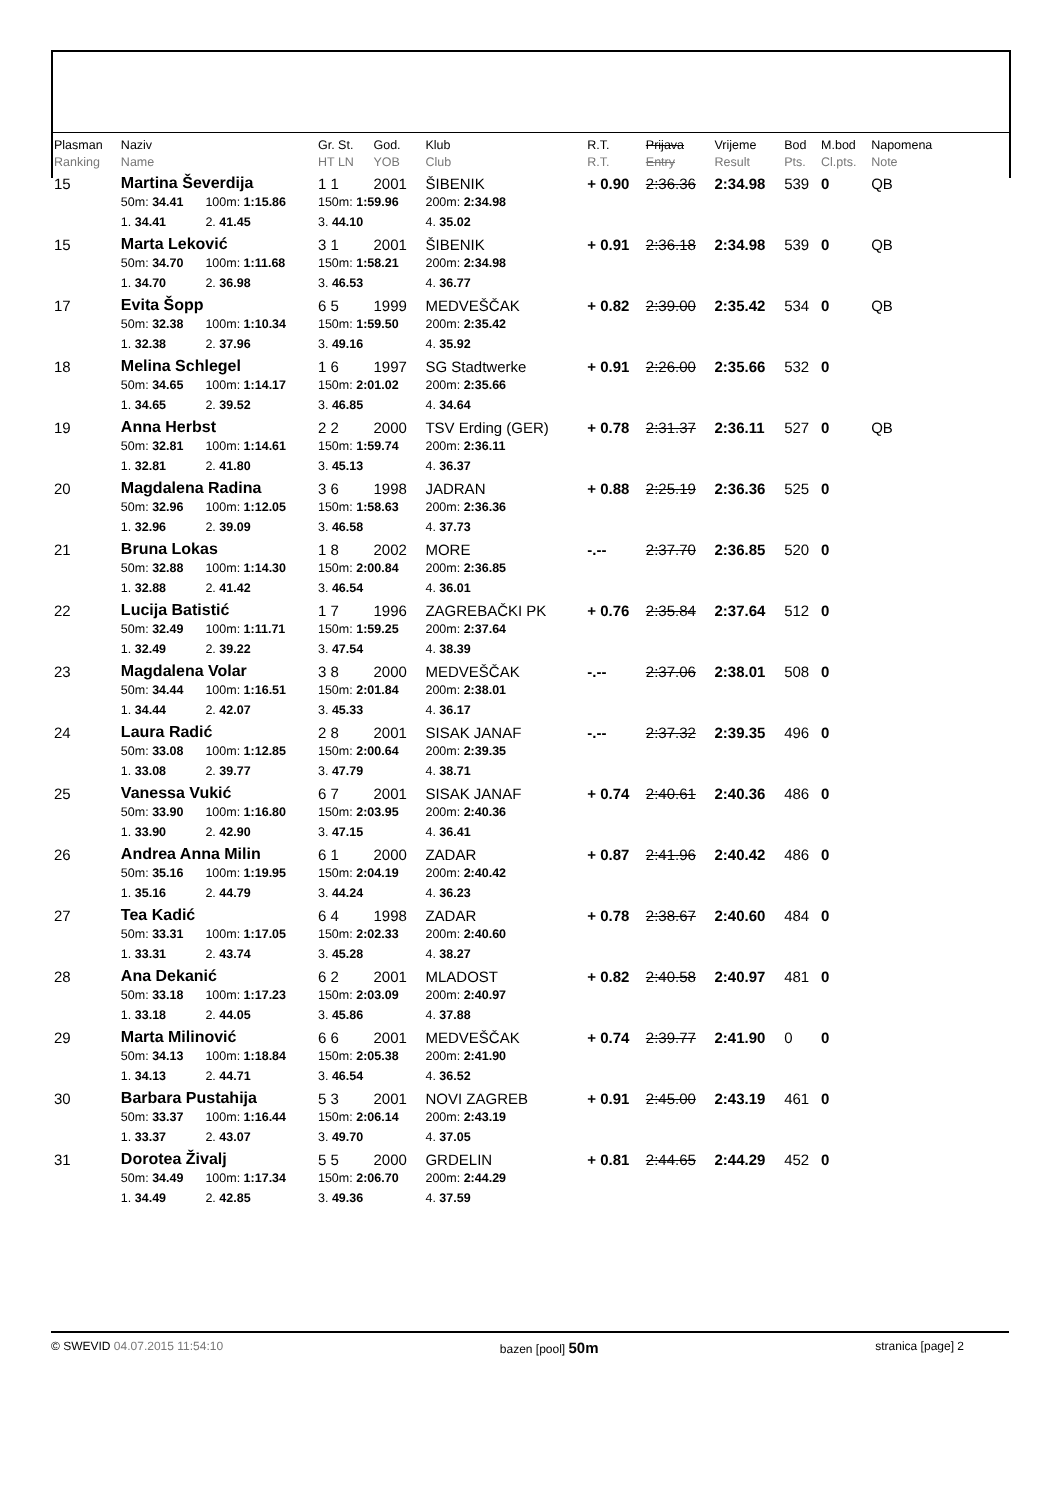| Plasman Ranking | Naziv Name | | | Gr. St. HT LN | God. YOB | Klub Club | R.T. R.T. | Prijava Entry | Vrijeme Result | Bod Pts. | M.bod Cl.pts. | Napomena Note |
| --- | --- | --- | --- | --- | --- | --- | --- | --- | --- | --- | --- | --- |
| 15 | Martina Ševerdija | | | 1 1 | 2001 | ŠIBENIK | + 0.90 | 2:36.36 | 2:34.98 | 539 | 0 | QB |
| | 50m: 34.41 | 100m: 1:15.86 | | 150m: 1:59.96 | | 200m: 2:34.98 | | | | | | |
| | 1. 34.41 | 2. 41.45 | | 3. 44.10 | | 4. 35.02 | | | | | | |
| 15 | Marta Leković | | | 3 1 | 2001 | ŠIBENIK | + 0.91 | 2:36.18 | 2:34.98 | 539 | 0 | QB |
| | 50m: 34.70 | 100m: 1:11.68 | | 150m: 1:58.21 | | 200m: 2:34.98 | | | | | | |
| | 1. 34.70 | 2. 36.98 | | 3. 46.53 | | 4. 36.77 | | | | | | |
| 17 | Evita Šopp | | | 6 5 | 1999 | MEDVEŠČAK | + 0.82 | 2:39.00 | 2:35.42 | 534 | 0 | QB |
| | 50m: 32.38 | 100m: 1:10.34 | | 150m: 1:59.50 | | 200m: 2:35.42 | | | | | | |
| | 1. 32.38 | 2. 37.96 | | 3. 49.16 | | 4. 35.92 | | | | | | |
| 18 | Melina Schlegel | | | 1 6 | 1997 | SG Stadtwerke | + 0.91 | 2:26.00 | 2:35.66 | 532 | 0 | |
| | 50m: 34.65 | 100m: 1:14.17 | | 150m: 2:01.02 | | 200m: 2:35.66 | | | | | | |
| | 1. 34.65 | 2. 39.52 | | 3. 46.85 | | 4. 34.64 | | | | | | |
| 19 | Anna Herbst | | | 2 2 | 2000 | TSV Erding (GER) | + 0.78 | 2:31.37 | 2:36.11 | 527 | 0 | QB |
| | 50m: 32.81 | 100m: 1:14.61 | | 150m: 1:59.74 | | 200m: 2:36.11 | | | | | | |
| | 1. 32.81 | 2. 41.80 | | 3. 45.13 | | 4. 36.37 | | | | | | |
| 20 | Magdalena Radina | | | 3 6 | 1998 | JADRAN | + 0.88 | 2:25.19 | 2:36.36 | 525 | 0 | |
| | 50m: 32.96 | 100m: 1:12.05 | | 150m: 1:58.63 | | 200m: 2:36.36 | | | | | | |
| | 1. 32.96 | 2. 39.09 | | 3. 46.58 | | 4. 37.73 | | | | | | |
| 21 | Bruna Lokas | | | 1 8 | 2002 | MORE | -.-- | 2:37.70 | 2:36.85 | 520 | 0 | |
| | 50m: 32.88 | 100m: 1:14.30 | | 150m: 2:00.84 | | 200m: 2:36.85 | | | | | | |
| | 1. 32.88 | 2. 41.42 | | 3. 46.54 | | 4. 36.01 | | | | | | |
| 22 | Lucija Batistić | | | 1 7 | 1996 | ZAGREBAČKI PK | + 0.76 | 2:35.84 | 2:37.64 | 512 | 0 | |
| | 50m: 32.49 | 100m: 1:11.71 | | 150m: 1:59.25 | | 200m: 2:37.64 | | | | | | |
| | 1. 32.49 | 2. 39.22 | | 3. 47.54 | | 4. 38.39 | | | | | | |
| 23 | Magdalena Volar | | | 3 8 | 2000 | MEDVEŠČAK | -.-- | 2:37.06 | 2:38.01 | 508 | 0 | |
| | 50m: 34.44 | 100m: 1:16.51 | | 150m: 2:01.84 | | 200m: 2:38.01 | | | | | | |
| | 1. 34.44 | 2. 42.07 | | 3. 45.33 | | 4. 36.17 | | | | | | |
| 24 | Laura Radić | | | 2 8 | 2001 | SISAK JANAF | -.-- | 2:37.32 | 2:39.35 | 496 | 0 | |
| | 50m: 33.08 | 100m: 1:12.85 | | 150m: 2:00.64 | | 200m: 2:39.35 | | | | | | |
| | 1. 33.08 | 2. 39.77 | | 3. 47.79 | | 4. 38.71 | | | | | | |
| 25 | Vanessa Vukić | | | 6 7 | 2001 | SISAK JANAF | + 0.74 | 2:40.61 | 2:40.36 | 486 | 0 | |
| | 50m: 33.90 | 100m: 1:16.80 | | 150m: 2:03.95 | | 200m: 2:40.36 | | | | | | |
| | 1. 33.90 | 2. 42.90 | | 3. 47.15 | | 4. 36.41 | | | | | | |
| 26 | Andrea Anna Milin | | | 6 1 | 2000 | ZADAR | + 0.87 | 2:41.96 | 2:40.42 | 486 | 0 | |
| | 50m: 35.16 | 100m: 1:19.95 | | 150m: 2:04.19 | | 200m: 2:40.42 | | | | | | |
| | 1. 35.16 | 2. 44.79 | | 3. 44.24 | | 4. 36.23 | | | | | | |
| 27 | Tea Kadić | | | 6 4 | 1998 | ZADAR | + 0.78 | 2:38.67 | 2:40.60 | 484 | 0 | |
| | 50m: 33.31 | 100m: 1:17.05 | | 150m: 2:02.33 | | 200m: 2:40.60 | | | | | | |
| | 1. 33.31 | 2. 43.74 | | 3. 45.28 | | 4. 38.27 | | | | | | |
| 28 | Ana Dekanić | | | 6 2 | 2001 | MLADOST | + 0.82 | 2:40.58 | 2:40.97 | 481 | 0 | |
| | 50m: 33.18 | 100m: 1:17.23 | | 150m: 2:03.09 | | 200m: 2:40.97 | | | | | | |
| | 1. 33.18 | 2. 44.05 | | 3. 45.86 | | 4. 37.88 | | | | | | |
| 29 | Marta Milinović | | | 6 6 | 2001 | MEDVEŠČAK | + 0.74 | 2:39.77 | 2:41.90 | 0 | 0 | |
| | 50m: 34.13 | 100m: 1:18.84 | | 150m: 2:05.38 | | 200m: 2:41.90 | | | | | | |
| | 1. 34.13 | 2. 44.71 | | 3. 46.54 | | 4. 36.52 | | | | | | |
| 30 | Barbara Pustahija | | | 5 3 | 2001 | NOVI ZAGREB | + 0.91 | 2:45.00 | 2:43.19 | 461 | 0 | |
| | 50m: 33.37 | 100m: 1:16.44 | | 150m: 2:06.14 | | 200m: 2:43.19 | | | | | | |
| | 1. 33.37 | 2. 43.07 | | 3. 49.70 | | 4. 37.05 | | | | | | |
| 31 | Dorotea Živalj | | | 5 5 | 2000 | GRDELIN | + 0.81 | 2:44.65 | 2:44.29 | 452 | 0 | |
| | 50m: 34.49 | 100m: 1:17.34 | | 150m: 2:06.70 | | 200m: 2:44.29 | | | | | | |
| | 1. 34.49 | 2. 42.85 | | 3. 49.36 | | 4. 37.59 | | | | | | |
© SWEVID 04.07.2015 11:54:10 bazen [pool] 50m stranica [page] 2